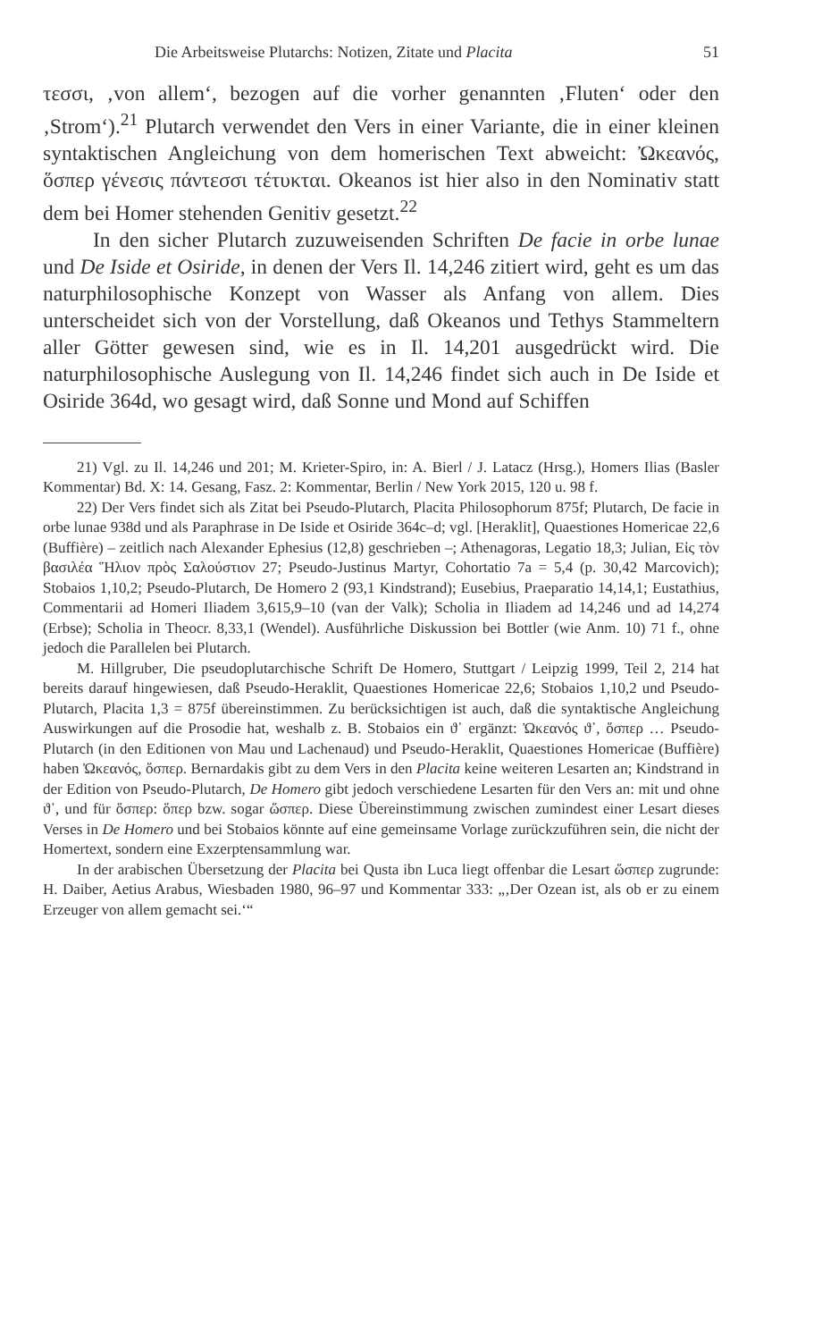Die Arbeitsweise Plutarchs: Notizen, Zitate und Placita 51
τεσσι, ‚von allem‘, bezogen auf die vorher genannten ‚Fluten‘ oder den ‚Strom‘).<sup>21</sup> Plutarch verwendet den Vers in einer Variante, die in einer kleinen syntaktischen Angleichung von dem homerischen Text abweicht: Ὠκεανός, ὅσπερ γένεσις πάντεσσι τέτυκται. Okeanos ist hier also in den Nominativ statt dem bei Homer stehenden Genitiv gesetzt.<sup>22</sup>
In den sicher Plutarch zuzuweisenden Schriften De facie in orbe lunae und De Iside et Osiride, in denen der Vers Il. 14,246 zitiert wird, geht es um das naturphilosophische Konzept von Wasser als Anfang von allem. Dies unterscheidet sich von der Vorstellung, daß Okeanos und Tethys Stammeltern aller Götter gewesen sind, wie es in Il. 14,201 ausgedrückt wird. Die naturphilosophische Auslegung von Il. 14,246 findet sich auch in De Iside et Osiride 364d, wo gesagt wird, daß Sonne und Mond auf Schiffen
21) Vgl. zu Il. 14,246 und 201; M. Krieter-Spiro, in: A. Bierl / J. Latacz (Hrsg.), Homers Ilias (Basler Kommentar) Bd. X: 14. Gesang, Fasz. 2: Kommentar, Berlin / New York 2015, 120 u. 98 f.
22) Der Vers findet sich als Zitat bei Pseudo-Plutarch, Placita Philosophorum 875f; Plutarch, De facie in orbe lunae 938d und als Paraphrase in De Iside et Osiride 364c–d; vgl. [Heraklit], Quaestiones Homericae 22,6 (Buffière) – zeitlich nach Alexander Ephesius (12,8) geschrieben –; Athenagoras, Legatio 18,3; Julian, Εἰς τὸν βασιλέα Ἥλιον πρὸς Σαλούστιον 27; Pseudo-Justinus Martyr, Cohortatio 7a = 5,4 (p. 30,42 Marcovich); Stobaios 1,10,2; Pseudo-Plutarch, De Homero 2 (93,1 Kindstrand); Eusebius, Praeparatio 14,14,1; Eustathius, Commentarii ad Homeri Iliadem 3,615,9–10 (van der Valk); Scholia in Iliadem ad 14,246 und ad 14,274 (Erbse); Scholia in Theocr. 8,33,1 (Wendel). Ausführliche Diskussion bei Bottler (wie Anm. 10) 71 f., ohne jedoch die Parallelen bei Plutarch.
M. Hillgruber, Die pseudoplutarchische Schrift De Homero, Stuttgart / Leipzig 1999, Teil 2, 214 hat bereits darauf hingewiesen, daß Pseudo-Heraklit, Quaestiones Homericae 22,6; Stobaios 1,10,2 und Pseudo-Plutarch, Placita 1,3 = 875f übereinstimmen. Zu berücksichtigen ist auch, daß die syntaktische Angleichung Auswirkungen auf die Prosodie hat, weshalb z. B. Stobaios ein ϑ᾽ ergänzt: Ὠκεανός ϑ᾽, ὅσπερ … Pseudo-Plutarch (in den Editionen von Mau und Lachenaud) und Pseudo-Heraklit, Quaestiones Homericae (Buffière) haben Ὠκεανός, ὅσπερ. Bernardakis gibt zu dem Vers in den Placita keine weiteren Lesarten an; Kindstrand in der Edition von Pseudo-Plutarch, De Homero gibt jedoch verschiedene Lesarten für den Vers an: mit und ohne ϑ᾽, und für ὅσπερ: ὅπερ bzw. sogar ὥσπερ. Diese Übereinstimmung zwischen zumindest einer Lesart dieses Verses in De Homero und bei Stobaios könnte auf eine gemeinsame Vorlage zurückzuführen sein, die nicht der Homertext, sondern eine Exzerptensammlung war.
In der arabischen Übersetzung der Placita bei Qusta ibn Luca liegt offenbar die Lesart ὥσπερ zugrunde: H. Daiber, Aetius Arabus, Wiesbaden 1980, 96–97 und Kommentar 333: „‚Der Ozean ist, als ob er zu einem Erzeuger von allem gemacht sei.‘“